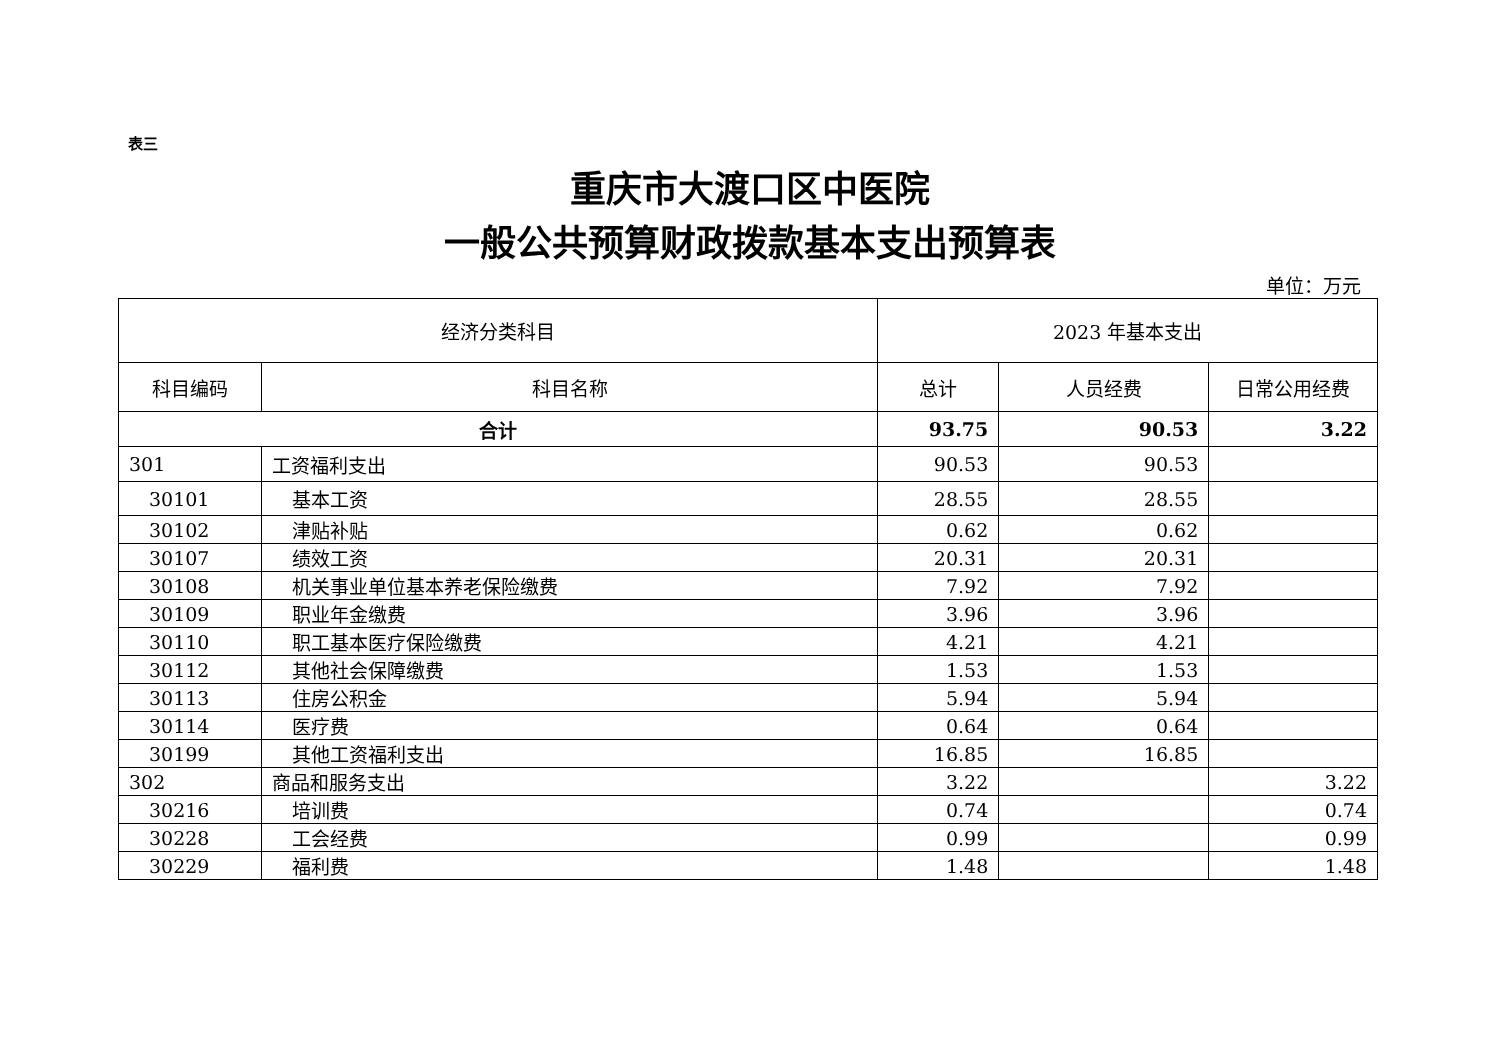表三
重庆市大渡口区中医院
一般公共预算财政拨款基本支出预算表
单位：万元
| 经济分类科目 | | 2023 年基本支出 | | |
| --- | --- | --- | --- | --- |
| 科目编码 | 科目名称 | 总计 | 人员经费 | 日常公用经费 |
| 合计 | | 93.75 | 90.53 | 3.22 |
| 301 | 工资福利支出 | 90.53 | 90.53 | |
| 30101 | 基本工资 | 28.55 | 28.55 | |
| 30102 | 津贴补贴 | 0.62 | 0.62 | |
| 30107 | 绩效工资 | 20.31 | 20.31 | |
| 30108 | 机关事业单位基本养老保险缴费 | 7.92 | 7.92 | |
| 30109 | 职业年金缴费 | 3.96 | 3.96 | |
| 30110 | 职工基本医疗保险缴费 | 4.21 | 4.21 | |
| 30112 | 其他社会保障缴费 | 1.53 | 1.53 | |
| 30113 | 住房公积金 | 5.94 | 5.94 | |
| 30114 | 医疗费 | 0.64 | 0.64 | |
| 30199 | 其他工资福利支出 | 16.85 | 16.85 | |
| 302 | 商品和服务支出 | 3.22 | | 3.22 |
| 30216 | 培训费 | 0.74 | | 0.74 |
| 30228 | 工会经费 | 0.99 | | 0.99 |
| 30229 | 福利费 | 1.48 | | 1.48 |